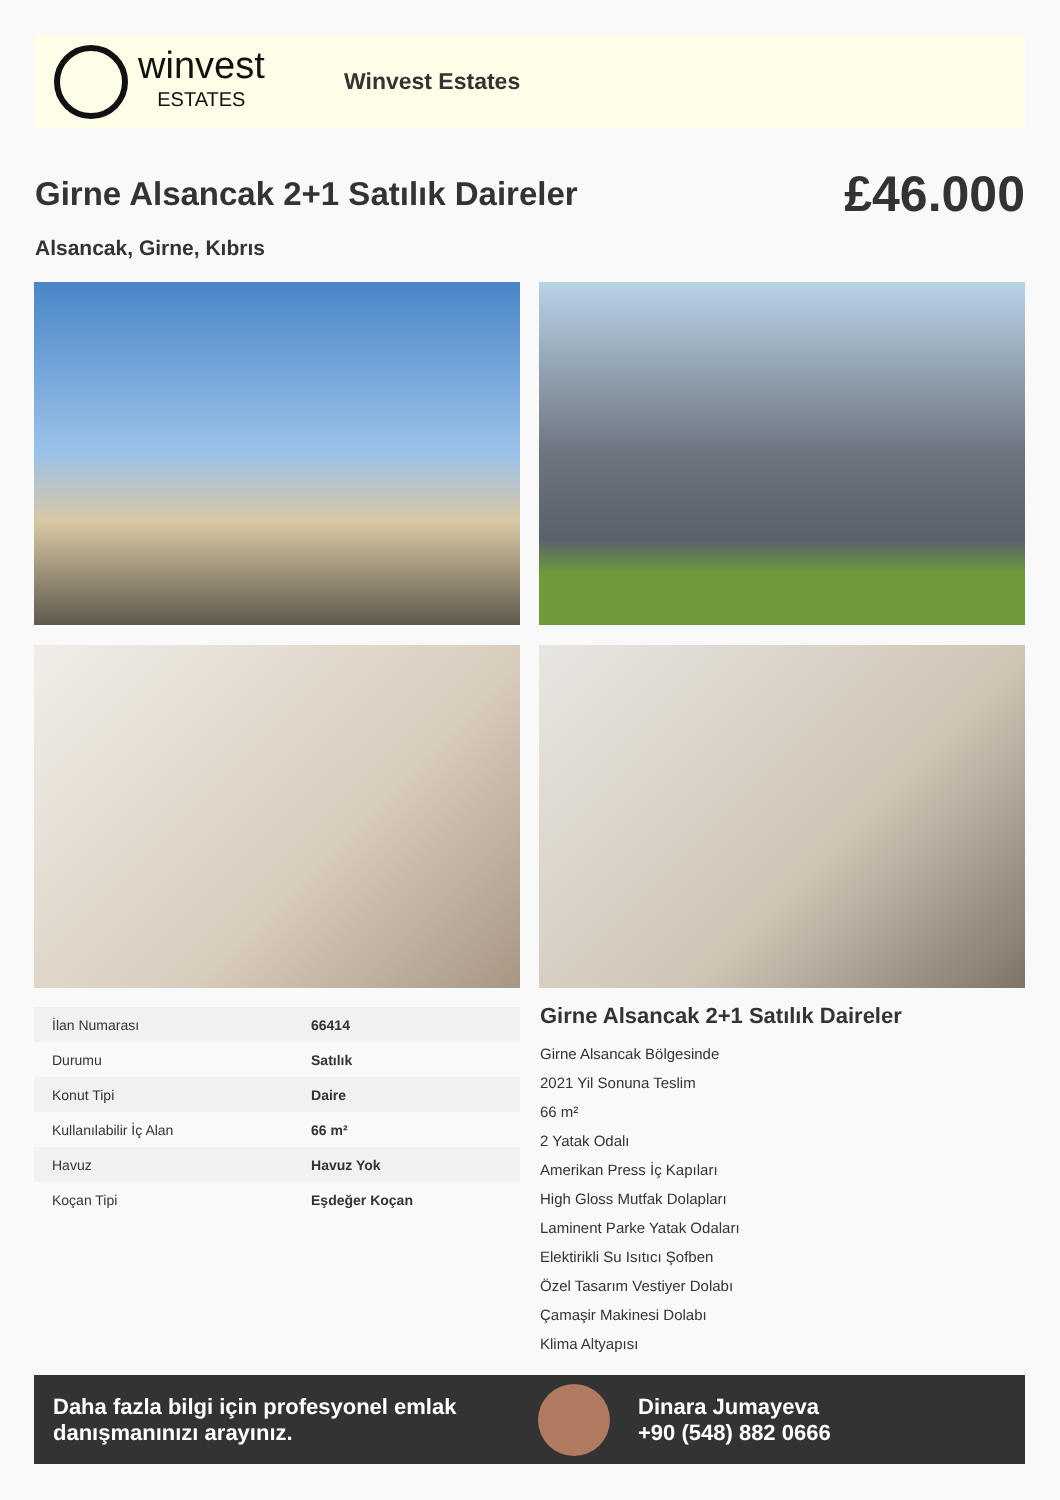winvest
ESTATES
Winvest Estates
Girne Alsancak 2+1 Satılık Daireler
£46.000
Alsancak, Girne, Kıbrıs
| İlan Numarası | 66414 |
| Durumu | Satılık |
| Konut Tipi | Daire |
| Kullanılabilir İç Alan | 66 m² |
| Havuz | Havuz Yok |
| Koçan Tipi | Eşdeğer Koçan |
Girne Alsancak 2+1 Satılık Daireler
Girne Alsancak Bölgesinde
2021 Yil Sonuna Teslim
66 m²
2 Yatak Odalı
Amerikan Press İç Kapıları
High Gloss Mutfak Dolapları
Laminent Parke Yatak Odaları
Elektirikli Su Isıtıcı Şofben
Özel Tasarım Vestiyer Dolabı
Çamaşir Makinesi Dolabı
Klima Altyapısı
Daha fazla bilgi için profesyonel emlak danışmanınızı arayınız.
Dinara Jumayeva
+90 (548) 882 0666